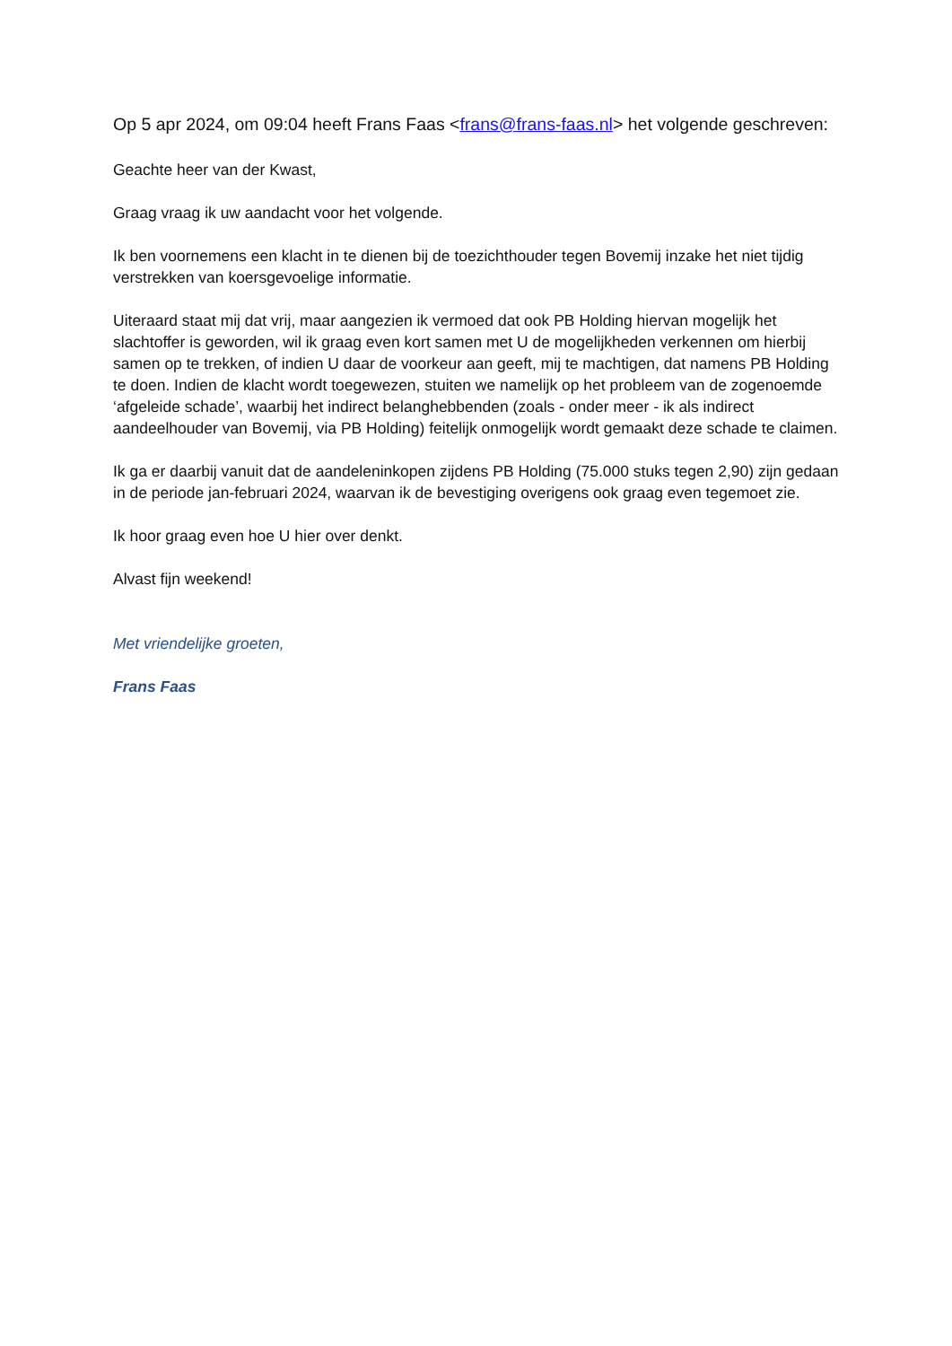Op 5 apr 2024, om 09:04 heeft Frans Faas <frans@frans-faas.nl> het volgende geschreven:
Geachte heer van der Kwast,
Graag vraag ik uw aandacht voor het volgende.
Ik ben voornemens een klacht in te dienen bij de toezichthouder tegen Bovemij inzake het niet tijdig verstrekken van koersgevoelige informatie.
Uiteraard staat mij dat vrij, maar aangezien ik vermoed dat ook PB Holding hiervan mogelijk het slachtoffer is geworden, wil ik graag even kort samen met U de mogelijkheden verkennen om hierbij samen op te trekken, of indien U daar de voorkeur aan geeft, mij te machtigen, dat namens PB Holding te doen. Indien de klacht wordt toegewezen, stuiten we namelijk op het probleem van de zogenoemde ‘afgeleide schade’, waarbij het indirect belanghebbenden (zoals - onder meer - ik als indirect aandeelhouder van Bovemij, via PB Holding) feitelijk onmogelijk wordt gemaakt deze schade te claimen.
Ik ga er daarbij vanuit dat de aandeleninkopen zijdens PB Holding (75.000 stuks tegen 2,90) zijn gedaan in de periode jan-februari 2024, waarvan ik de bevestiging overigens ook graag even tegemoet zie.
Ik hoor graag even hoe U hier over denkt.
Alvast fijn weekend!
Met vriendelijke groeten,
Frans Faas